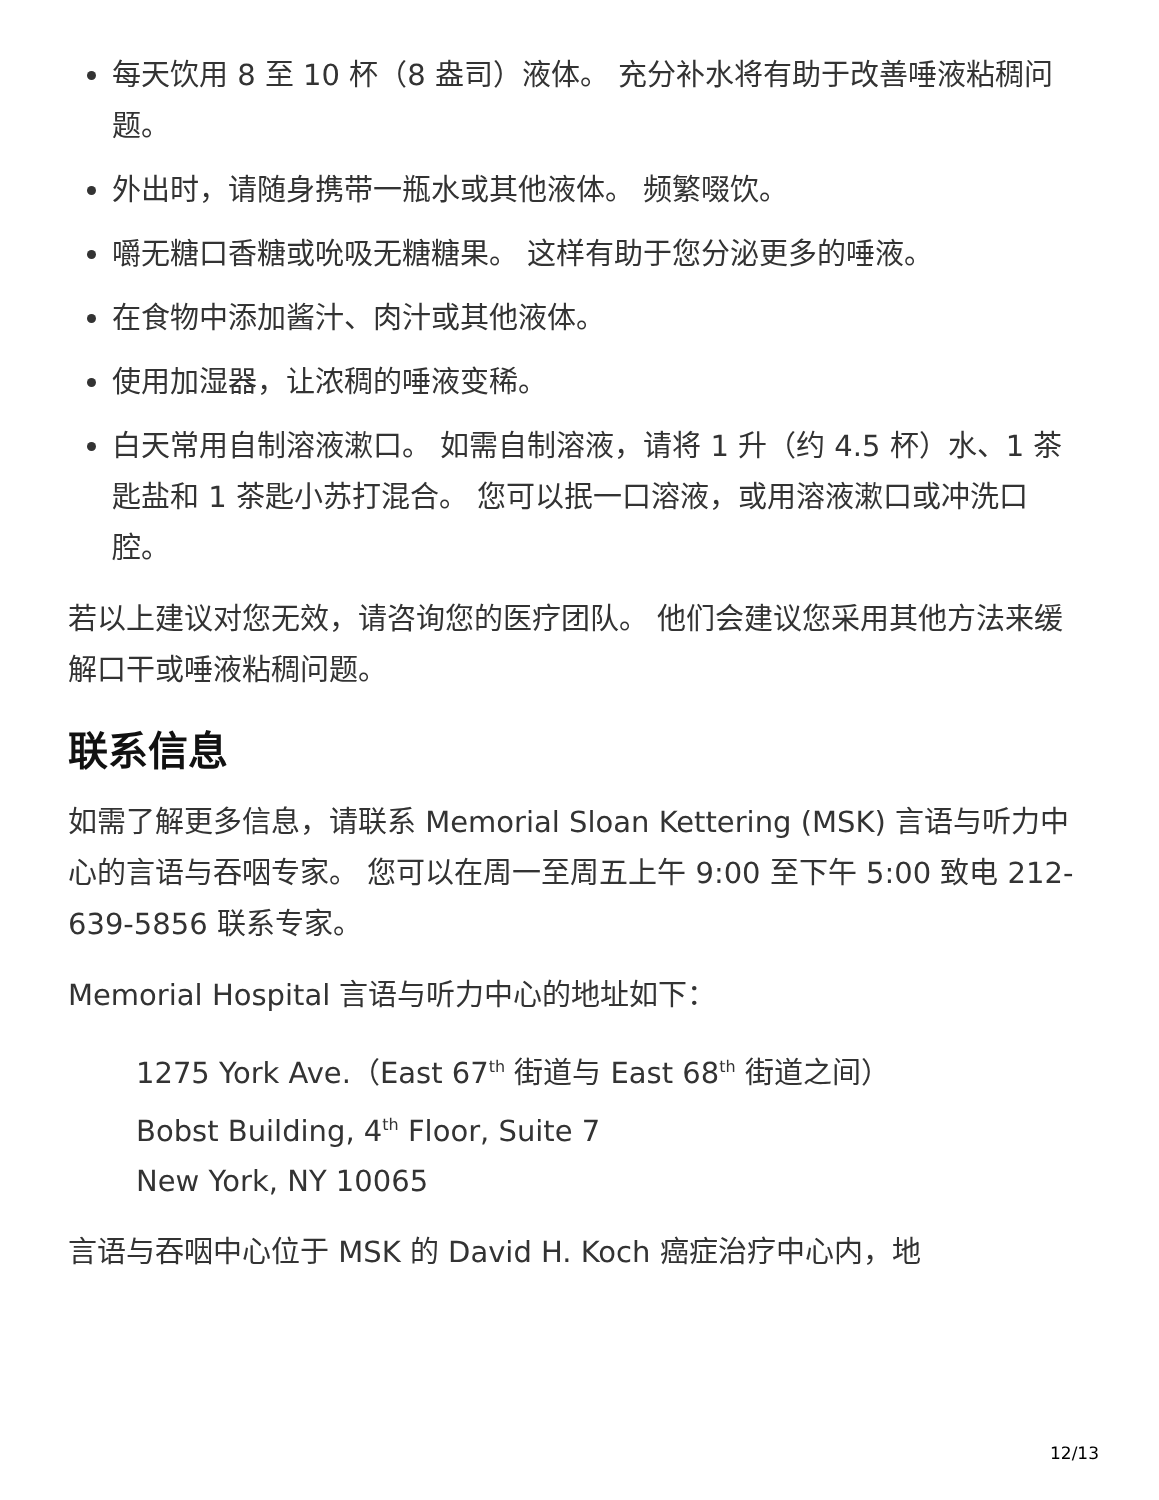每天饮用 8 至 10 杯（8 盎司）液体。 充分补水将有助于改善唾液粘稠问题。
外出时，请随身携带一瓶水或其他液体。 频繁啜饮。
嚼无糖口香糖或吮吸无糖糖果。 这样有助于您分泌更多的唾液。
在食物中添加酱汁、肉汁或其他液体。
使用加湿器，让浓稠的唾液变稀。
白天常用自制溶液漱口。 如需自制溶液，请将 1 升（约 4.5 杯）水、1 茶匙盐和 1 茶匙小苏打混合。 您可以抿一口溶液，或用溶液漱口或冲洗口腔。
若以上建议对您无效，请咨询您的医疗团队。 他们会建议您采用其他方法来缓解口干或唾液粘稠问题。
联系信息
如需了解更多信息，请联系 Memorial Sloan Kettering (MSK) 言语与听力中心的言语与吞咽专家。 您可以在周一至周五上午 9:00 至下午 5:00 致电 212-639-5856 联系专家。
Memorial Hospital 言语与听力中心的地址如下：
1275 York Ave.（East 67<sup>th</sup> 街道与 East 68<sup>th</sup> 街道之间）
Bobst Building, 4<sup>th</sup> Floor, Suite 7
New York, NY 10065
言语与吞咽中心位于 MSK 的 David H. Koch 癌症治疗中心内，地
12/13